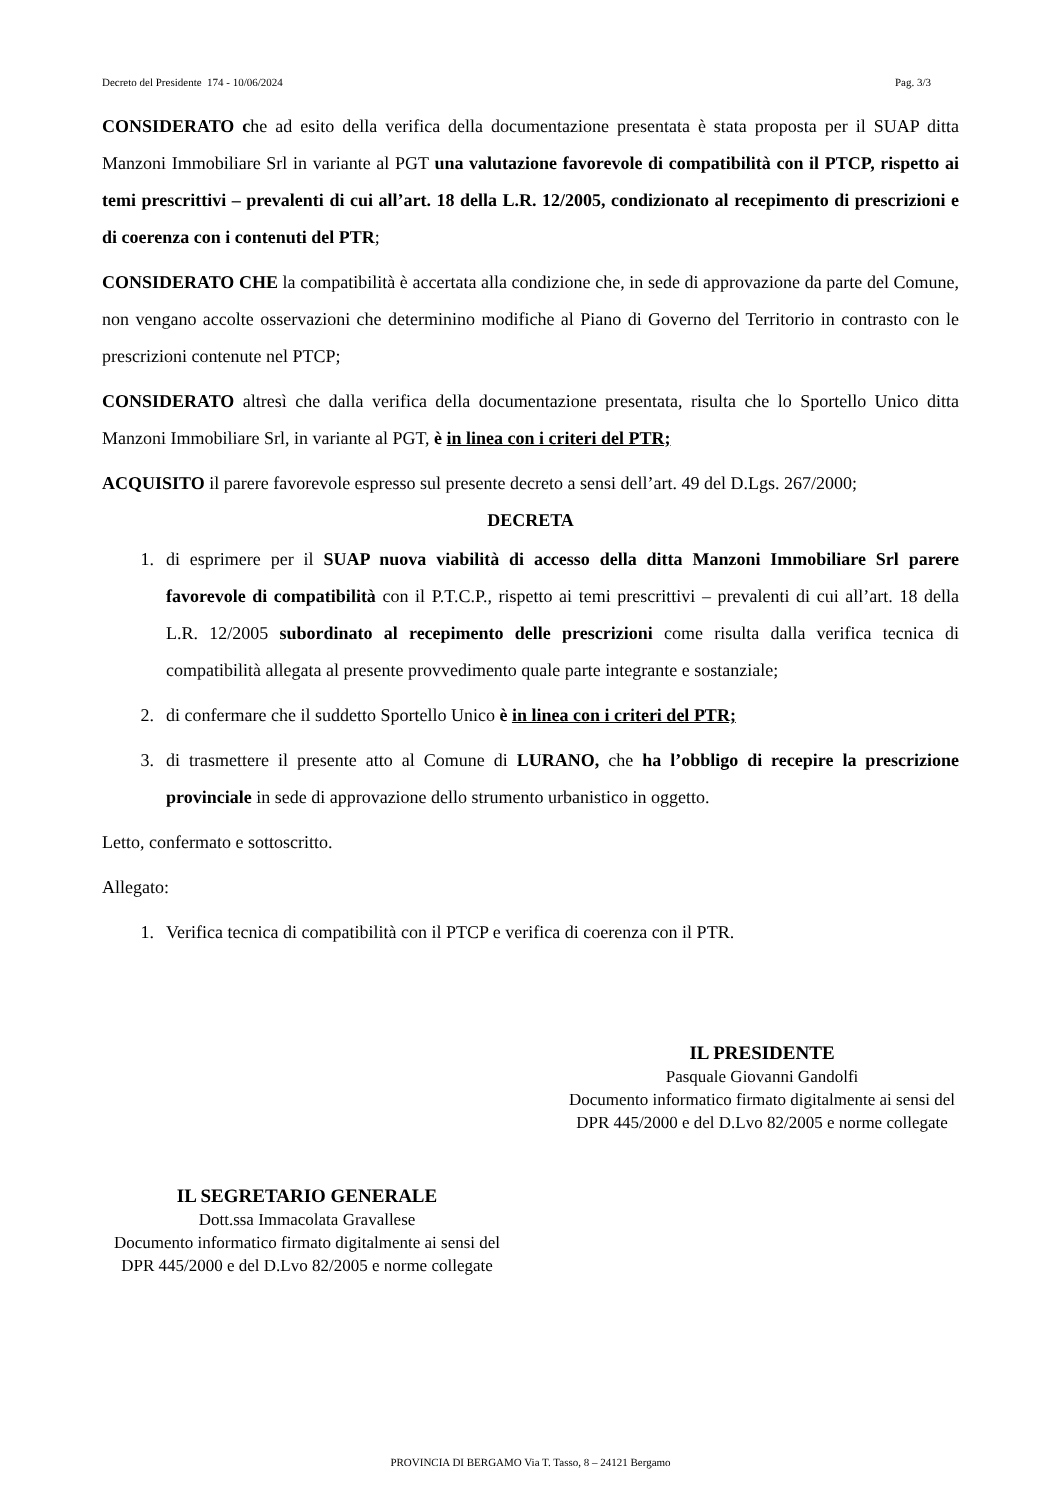Decreto del Presidente 174 - 10/06/2024 Pag. 3/3
CONSIDERATO che ad esito della verifica della documentazione presentata è stata proposta per il SUAP ditta Manzoni Immobiliare Srl in variante al PGT una valutazione favorevole di compatibilità con il PTCP, rispetto ai temi prescrittivi – prevalenti di cui all’art. 18 della L.R. 12/2005, condizionato al recepimento di prescrizioni e di coerenza con i contenuti del PTR;
CONSIDERATO CHE la compatibilità è accertata alla condizione che, in sede di approvazione da parte del Comune, non vengano accolte osservazioni che determinino modifiche al Piano di Governo del Territorio in contrasto con le prescrizioni contenute nel PTCP;
CONSIDERATO altresì che dalla verifica della documentazione presentata, risulta che lo Sportello Unico ditta Manzoni Immobiliare Srl, in variante al PGT, è in linea con i criteri del PTR;
ACQUISITO il parere favorevole espresso sul presente decreto a sensi dell’art. 49 del D.Lgs. 267/2000;
DECRETA
1. di esprimere per il SUAP nuova viabilità di accesso della ditta Manzoni Immobiliare Srl parere favorevole di compatibilità con il P.T.C.P., rispetto ai temi prescrittivi – prevalenti di cui all’art. 18 della L.R. 12/2005 subordinato al recepimento delle prescrizioni come risulta dalla verifica tecnica di compatibilità allegata al presente provvedimento quale parte integrante e sostanziale;
2. di confermare che il suddetto Sportello Unico è in linea con i criteri del PTR;
3. di trasmettere il presente atto al Comune di LURANO, che ha l’obbligo di recepire la prescrizione provinciale in sede di approvazione dello strumento urbanistico in oggetto.
Letto, confermato e sottoscritto.
Allegato:
1. Verifica tecnica di compatibilità con il PTCP e verifica di coerenza con il PTR.
IL PRESIDENTE
Pasquale Giovanni Gandolfi
Documento informatico firmato digitalmente ai sensi del DPR 445/2000 e del D.Lvo 82/2005 e norme collegate
IL SEGRETARIO GENERALE
Dott.ssa Immacolata Gravallese
Documento informatico firmato digitalmente ai sensi del DPR 445/2000 e del D.Lvo 82/2005 e norme collegate
PROVINCIA DI BERGAMO Via T. Tasso, 8 – 24121 Bergamo